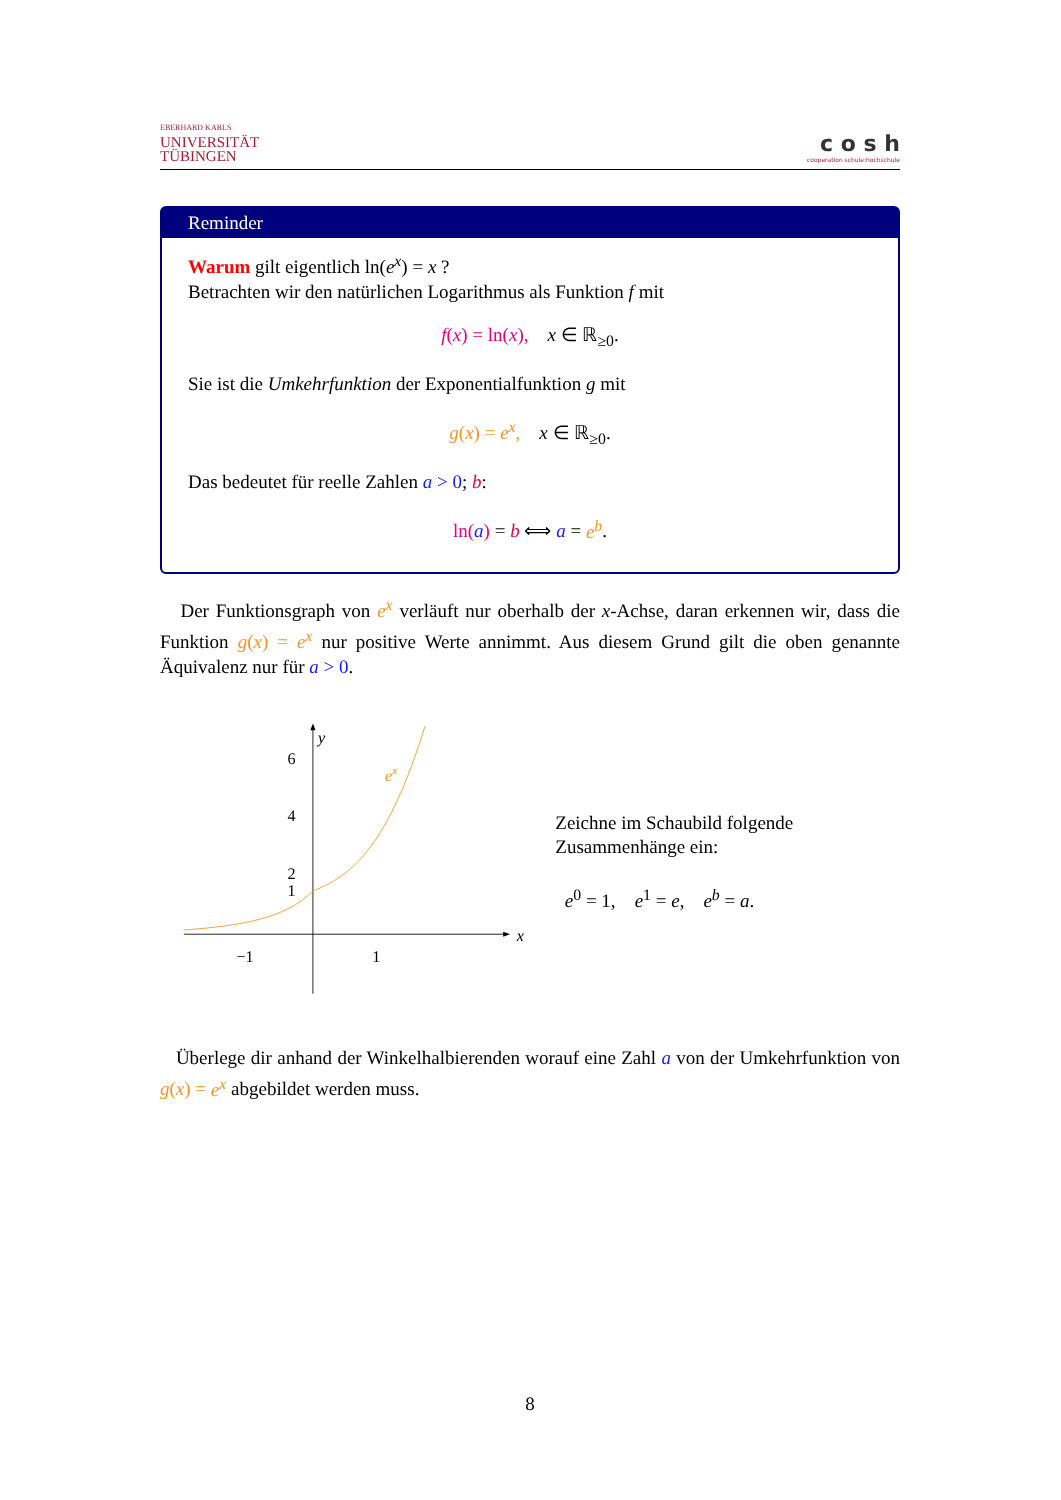EBERHARD KARLS
UNIVERSITÄT
TÜBINGEN
c o s h
cooperation schule:hochschule
Reminder
Warum gilt eigentlich ln(e<sup>x</sup>) = x ?
Betrachten wir den natürlichen Logarithmus als Funktion f mit
f(x) = ln(x), x ∈ ℝ<sub>≥0</sub>.
Sie ist die Umkehrfunktion der Exponentialfunktion g mit
g(x) = e<sup>x</sup>, x ∈ ℝ<sub>≥0</sub>.
Das bedeutet für reelle Zahlen a > 0; b:
ln(a) = b ⟺ a = e<sup>b</sup>.
Der Funktionsgraph von e<sup>x</sup> verläuft nur oberhalb der x-Achse, daran erkennen wir, dass die Funktion g(x) = e<sup>x</sup> nur positive Werte annimmt. Aus diesem Grund gilt die oben genannte Äquivalenz nur für a > 0.
x
y
6
4
2
1
−1
1
ex
Zeichne im Schaubild folgende Zusammenhänge ein:
e<sup>0</sup> = 1, e<sup>1</sup> = e, e<sup>b</sup> = a.
Überlege dir anhand der Winkelhalbierenden worauf eine Zahl a von der Umkehrfunktion von g(x) = e<sup>x</sup> abgebildet werden muss.
8